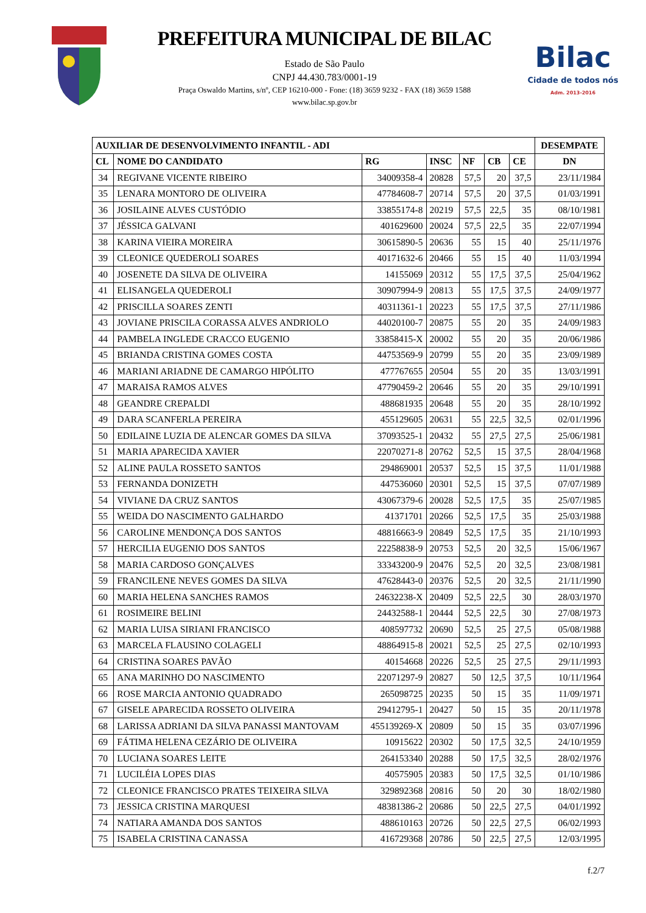PREFEITURA MUNICIPAL DE BILAC
Estado de São Paulo
CNPJ 44.430.783/0001-19
Praça Oswaldo Martins, s/nº, CEP 16210-000 - Fone: (18) 3659 9232 - FAX (18) 3659 1588
www.bilac.sp.gov.br
Bilac
Cidade de todos nós
Adm. 2013-2016
| AUXILIAR DE DESENVOLVIMENTO INFANTIL - ADI | | | | | | | DESEMPATE |
| --- | --- | --- | --- | --- | --- | --- | --- |
| CL | NOME DO CANDIDATO | RG | INSC | NF | CB | CE | DN |
| 34 | REGIVANE VICENTE RIBEIRO | 34009358-4 | 20828 | 57,5 | 20 | 37,5 | 23/11/1984 |
| 35 | LENARA MONTORO DE OLIVEIRA | 47784608-7 | 20714 | 57,5 | 20 | 37,5 | 01/03/1991 |
| 36 | JOSILAINE ALVES CUSTÓDIO | 33855174-8 | 20219 | 57,5 | 22,5 | 35 | 08/10/1981 |
| 37 | JÉSSICA GALVANI | 401629600 | 20024 | 57,5 | 22,5 | 35 | 22/07/1994 |
| 38 | KARINA VIEIRA MOREIRA | 30615890-5 | 20636 | 55 | 15 | 40 | 25/11/1976 |
| 39 | CLEONICE QUEDEROLI SOARES | 40171632-6 | 20466 | 55 | 15 | 40 | 11/03/1994 |
| 40 | JOSENETE DA SILVA DE OLIVEIRA | 14155069 | 20312 | 55 | 17,5 | 37,5 | 25/04/1962 |
| 41 | ELISANGELA QUEDEROLI | 30907994-9 | 20813 | 55 | 17,5 | 37,5 | 24/09/1977 |
| 42 | PRISCILLA SOARES ZENTI | 40311361-1 | 20223 | 55 | 17,5 | 37,5 | 27/11/1986 |
| 43 | JOVIANE PRISCILA CORASSA ALVES ANDRIOLO | 44020100-7 | 20875 | 55 | 20 | 35 | 24/09/1983 |
| 44 | PAMBELA INGLEDE CRACCO EUGENIO | 33858415-X | 20002 | 55 | 20 | 35 | 20/06/1986 |
| 45 | BRIANDA CRISTINA GOMES COSTA | 44753569-9 | 20799 | 55 | 20 | 35 | 23/09/1989 |
| 46 | MARIANI ARIADNE DE CAMARGO HIPÓLITO | 477767655 | 20504 | 55 | 20 | 35 | 13/03/1991 |
| 47 | MARAISA RAMOS ALVES | 47790459-2 | 20646 | 55 | 20 | 35 | 29/10/1991 |
| 48 | GEANDRE CREPALDI | 488681935 | 20648 | 55 | 20 | 35 | 28/10/1992 |
| 49 | DARA SCANFERLA PEREIRA | 455129605 | 20631 | 55 | 22,5 | 32,5 | 02/01/1996 |
| 50 | EDILAINE LUZIA DE ALENCAR GOMES DA SILVA | 37093525-1 | 20432 | 55 | 27,5 | 27,5 | 25/06/1981 |
| 51 | MARIA APARECIDA XAVIER | 22070271-8 | 20762 | 52,5 | 15 | 37,5 | 28/04/1968 |
| 52 | ALINE PAULA ROSSETO SANTOS | 294869001 | 20537 | 52,5 | 15 | 37,5 | 11/01/1988 |
| 53 | FERNANDA DONIZETH | 447536060 | 20301 | 52,5 | 15 | 37,5 | 07/07/1989 |
| 54 | VIVIANE DA CRUZ SANTOS | 43067379-6 | 20028 | 52,5 | 17,5 | 35 | 25/07/1985 |
| 55 | WEIDA DO NASCIMENTO GALHARDO | 41371701 | 20266 | 52,5 | 17,5 | 35 | 25/03/1988 |
| 56 | CAROLINE MENDONÇA DOS SANTOS | 48816663-9 | 20849 | 52,5 | 17,5 | 35 | 21/10/1993 |
| 57 | HERCILIA EUGENIO DOS SANTOS | 22258838-9 | 20753 | 52,5 | 20 | 32,5 | 15/06/1967 |
| 58 | MARIA CARDOSO GONÇALVES | 33343200-9 | 20476 | 52,5 | 20 | 32,5 | 23/08/1981 |
| 59 | FRANCILENE NEVES GOMES DA SILVA | 47628443-0 | 20376 | 52,5 | 20 | 32,5 | 21/11/1990 |
| 60 | MARIA HELENA SANCHES RAMOS | 24632238-X | 20409 | 52,5 | 22,5 | 30 | 28/03/1970 |
| 61 | ROSIMEIRE BELINI | 24432588-1 | 20444 | 52,5 | 22,5 | 30 | 27/08/1973 |
| 62 | MARIA LUISA SIRIANI FRANCISCO | 408597732 | 20690 | 52,5 | 25 | 27,5 | 05/08/1988 |
| 63 | MARCELA FLAUSINO COLAGELI | 48864915-8 | 20021 | 52,5 | 25 | 27,5 | 02/10/1993 |
| 64 | CRISTINA SOARES PAVÃO | 40154668 | 20226 | 52,5 | 25 | 27,5 | 29/11/1993 |
| 65 | ANA MARINHO DO NASCIMENTO | 22071297-9 | 20827 | 50 | 12,5 | 37,5 | 10/11/1964 |
| 66 | ROSE MARCIA ANTONIO QUADRADO | 265098725 | 20235 | 50 | 15 | 35 | 11/09/1971 |
| 67 | GISELE APARECIDA ROSSETO OLIVEIRA | 29412795-1 | 20427 | 50 | 15 | 35 | 20/11/1978 |
| 68 | LARISSA ADRIANI DA SILVA PANASSI MANTOVAM | 455139269-X | 20809 | 50 | 15 | 35 | 03/07/1996 |
| 69 | FÁTIMA HELENA CEZÁRIO DE OLIVEIRA | 10915622 | 20302 | 50 | 17,5 | 32,5 | 24/10/1959 |
| 70 | LUCIANA SOARES LEITE | 264153340 | 20288 | 50 | 17,5 | 32,5 | 28/02/1976 |
| 71 | LUCILÉIA LOPES DIAS | 40575905 | 20383 | 50 | 17,5 | 32,5 | 01/10/1986 |
| 72 | CLEONICE FRANCISCO PRATES TEIXEIRA SILVA | 329892368 | 20816 | 50 | 20 | 30 | 18/02/1980 |
| 73 | JESSICA CRISTINA MARQUESI | 48381386-2 | 20686 | 50 | 22,5 | 27,5 | 04/01/1992 |
| 74 | NATIARA AMANDA DOS SANTOS | 488610163 | 20726 | 50 | 22,5 | 27,5 | 06/02/1993 |
| 75 | ISABELA CRISTINA CANASSA | 416729368 | 20786 | 50 | 22,5 | 27,5 | 12/03/1995 |
f.2/7